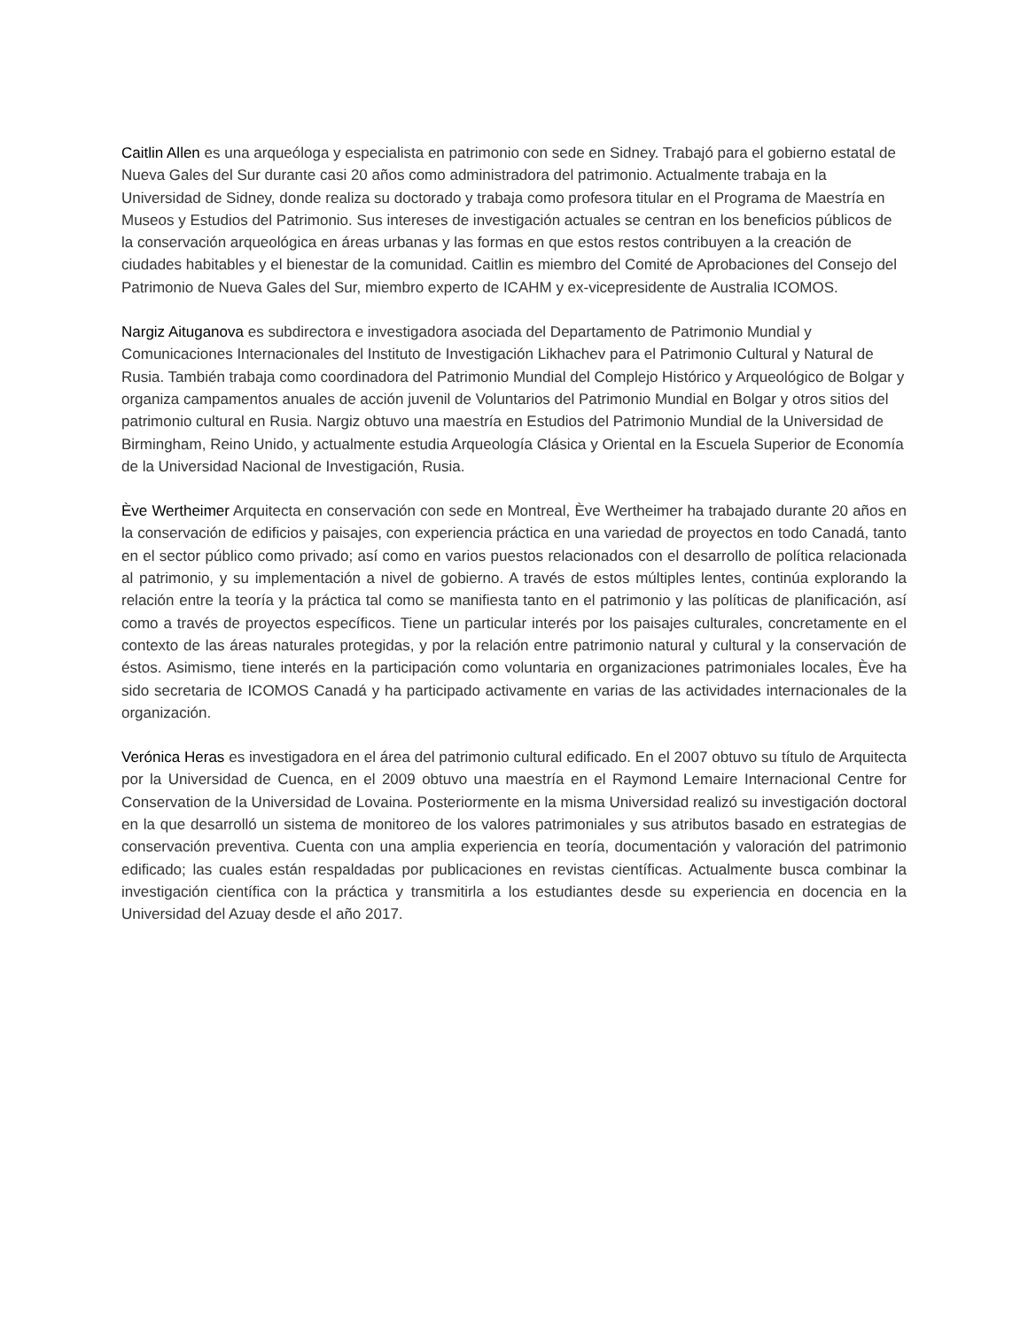Caitlin Allen es una arqueóloga y especialista en patrimonio con sede en Sidney. Trabajó para el gobierno estatal de Nueva Gales del Sur durante casi 20 años como administradora del patrimonio. Actualmente trabaja en la Universidad de Sidney, donde realiza su doctorado y trabaja como profesora titular en el Programa de Maestría en Museos y Estudios del Patrimonio. Sus intereses de investigación actuales se centran en los beneficios públicos de la conservación arqueológica en áreas urbanas y las formas en que estos restos contribuyen a la creación de ciudades habitables y el bienestar de la comunidad. Caitlin es miembro del Comité de Aprobaciones del Consejo del Patrimonio de Nueva Gales del Sur, miembro experto de ICAHM y ex-vicepresidente de Australia ICOMOS.
Nargiz Aituganova es subdirectora e investigadora asociada del Departamento de Patrimonio Mundial y Comunicaciones Internacionales del Instituto de Investigación Likhachev para el Patrimonio Cultural y Natural de Rusia. También trabaja como coordinadora del Patrimonio Mundial del Complejo Histórico y Arqueológico de Bolgar y organiza campamentos anuales de acción juvenil de Voluntarios del Patrimonio Mundial en Bolgar y otros sitios del patrimonio cultural en Rusia. Nargiz obtuvo una maestría en Estudios del Patrimonio Mundial de la Universidad de Birmingham, Reino Unido, y actualmente estudia Arqueología Clásica y Oriental en la Escuela Superior de Economía de la Universidad Nacional de Investigación, Rusia.
Ève Wertheimer Arquitecta en conservación con sede en Montreal, Ève Wertheimer ha trabajado durante 20 años en la conservación de edificios y paisajes, con experiencia práctica en una variedad de proyectos en todo Canadá, tanto en el sector público como privado; así como en varios puestos relacionados con el desarrollo de política relacionada al patrimonio, y su implementación a nivel de gobierno. A través de estos múltiples lentes, continúa explorando la relación entre la teoría y la práctica tal como se manifiesta tanto en el patrimonio y las políticas de planificación, así como a través de proyectos específicos. Tiene un particular interés por los paisajes culturales, concretamente en el contexto de las áreas naturales protegidas, y por la relación entre patrimonio natural y cultural y la conservación de éstos. Asimismo, tiene interés en la participación como voluntaria en organizaciones patrimoniales locales, Ève ha sido secretaria de ICOMOS Canadá y ha participado activamente en varias de las actividades internacionales de la organización.
Verónica Heras es investigadora en el área del patrimonio cultural edificado. En el 2007 obtuvo su título de Arquitecta por la Universidad de Cuenca, en el 2009 obtuvo una maestría en el Raymond Lemaire Internacional Centre for Conservation de la Universidad de Lovaina. Posteriormente en la misma Universidad realizó su investigación doctoral en la que desarrolló un sistema de monitoreo de los valores patrimoniales y sus atributos basado en estrategias de conservación preventiva. Cuenta con una amplia experiencia en teoría, documentación y valoración del patrimonio edificado; las cuales están respaldadas por publicaciones en revistas científicas. Actualmente busca combinar la investigación científica con la práctica y transmitirla a los estudiantes desde su experiencia en docencia en la Universidad del Azuay desde el año 2017.